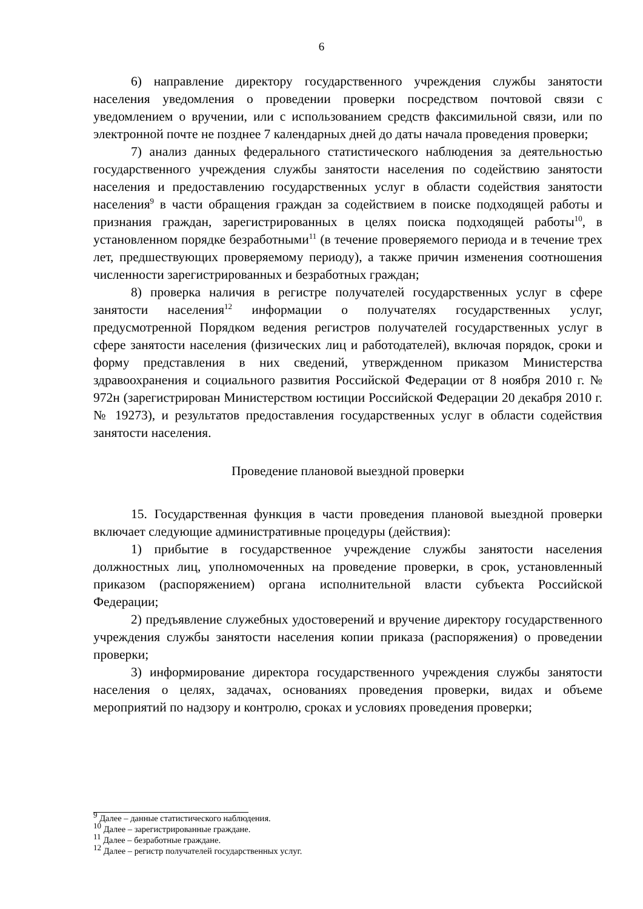6
6) направление директору государственного учреждения службы занятости населения уведомления о проведении проверки посредством почтовой связи с уведомлением о вручении, или с использованием средств факсимильной связи, или по электронной почте не позднее 7 календарных дней до даты начала проведения проверки;
7) анализ данных федерального статистического наблюдения за деятельностью государственного учреждения службы занятости населения по содействию занятости населения и предоставлению государственных услуг в области содействия занятости населения<sup>9</sup> в части обращения граждан за содействием в поиске подходящей работы и признания граждан, зарегистрированных в целях поиска подходящей работы<sup>10</sup>, в установленном порядке безработными<sup>11</sup> (в течение проверяемого периода и в течение трех лет, предшествующих проверяемому периоду), а также причин изменения соотношения численности зарегистрированных и безработных граждан;
8) проверка наличия в регистре получателей государственных услуг в сфере занятости населения<sup>12</sup> информации о получателях государственных услуг, предусмотренной Порядком ведения регистров получателей государственных услуг в сфере занятости населения (физических лиц и работодателей), включая порядок, сроки и форму представления в них сведений, утвержденном приказом Министерства здравоохранения и социального развития Российской Федерации от 8 ноября 2010 г. № 972н (зарегистрирован Министерством юстиции Российской Федерации 20 декабря 2010 г. № 19273), и результатов предоставления государственных услуг в области содействия занятости населения.
Проведение плановой выездной проверки
15. Государственная функция в части проведения плановой выездной проверки включает следующие административные процедуры (действия):
1) прибытие в государственное учреждение службы занятости населения должностных лиц, уполномоченных на проведение проверки, в срок, установленный приказом (распоряжением) органа исполнительной власти субъекта Российской Федерации;
2) предъявление служебных удостоверений и вручение директору государственного учреждения службы занятости населения копии приказа (распоряжения) о проведении проверки;
3) информирование директора государственного учреждения службы занятости населения о целях, задачах, основаниях проведения проверки, видах и объеме мероприятий по надзору и контролю, сроках и условиях проведения проверки;
<sup>9</sup> Далее – данные статистического наблюдения.
<sup>10</sup> Далее – зарегистрированные граждане.
<sup>11</sup> Далее – безработные граждане.
<sup>12</sup> Далее – регистр получателей государственных услуг.